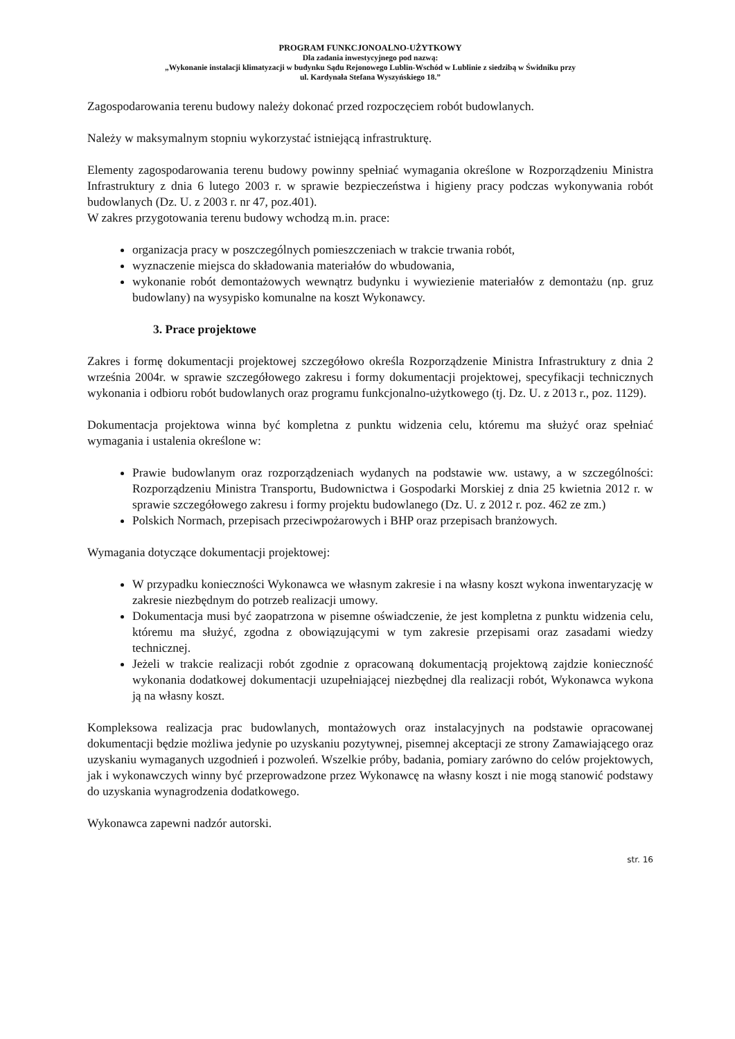PROGRAM FUNKCJONOALNO-UŻYTKOWY
Dla zadania inwestycyjnego pod nazwą:
„Wykonanie instalacji klimatyzacji w budynku Sądu Rejonowego Lublin-Wschód w Lublinie z siedzibą w Świdniku przy
ul. Kardynała Stefana Wyszyńskiego 18.”
Zagospodarowania terenu budowy należy dokonać przed rozpoczęciem robót budowlanych.
Należy w maksymalnym stopniu wykorzystać istniejącą infrastrukturę.
Elementy zagospodarowania terenu budowy powinny spełniać wymagania określone w Rozporządzeniu Ministra Infrastruktury z dnia 6 lutego 2003 r. w sprawie bezpieczeństwa i higieny pracy podczas wykonywania robót budowlanych (Dz. U. z 2003 r. nr 47, poz.401).
W zakres przygotowania terenu budowy wchodzą m.in. prace:
organizacja pracy w poszczególnych pomieszczeniach w trakcie trwania robót,
wyznaczenie miejsca do składowania materiałów do wbudowania,
wykonanie robót demontażowych wewnątrz budynku i wywiezienie materiałów z demontażu (np. gruz budowlany) na wysypisko komunalne na koszt Wykonawcy.
3. Prace projektowe
Zakres i formę dokumentacji projektowej szczegółowo określa Rozporządzenie Ministra Infrastruktury z dnia 2 września 2004r. w sprawie szczegółowego zakresu i formy dokumentacji projektowej, specyfikacji technicznych wykonania i odbioru robót budowlanych oraz programu funkcjonalno-użytkowego (tj. Dz. U. z 2013 r., poz. 1129).
Dokumentacja projektowa winna być kompletna z punktu widzenia celu, któremu ma służyć oraz spełniać wymagania i ustalenia określone w:
Prawie budowlanym oraz rozporządzeniach wydanych na podstawie ww. ustawy, a w szczególności: Rozporządzeniu Ministra Transportu, Budownictwa i Gospodarki Morskiej z dnia 25 kwietnia 2012 r. w sprawie szczegółowego zakresu i formy projektu budowlanego (Dz. U. z 2012 r. poz. 462 ze zm.)
Polskich Normach, przepisach przeciwpożarowych i BHP oraz przepisach branżowych.
Wymagania dotyczące dokumentacji projektowej:
W przypadku konieczności Wykonawca we własnym zakresie i na własny koszt wykona inwentaryzację w zakresie niezbędnym do potrzeb realizacji umowy.
Dokumentacja musi być zaopatrzona w pisemne oświadczenie, że jest kompletna z punktu widzenia celu, któremu ma służyć, zgodna z obowiązującymi w tym zakresie przepisami oraz zasadami wiedzy technicznej.
Jeżeli w trakcie realizacji robót zgodnie z opracowaną dokumentacją projektową zajdzie konieczność wykonania dodatkowej dokumentacji uzupełniającej niezbędnej dla realizacji robót, Wykonawca wykona ją na własny koszt.
Kompleksowa realizacja prac budowlanych, montażowych oraz instalacyjnych na podstawie opracowanej dokumentacji będzie możliwa jedynie po uzyskaniu pozytywnej, pisemnej akceptacji ze strony Zamawiającego oraz uzyskaniu wymaganych uzgodnień i pozwoleń. Wszelkie próby, badania, pomiary zarówno do celów projektowych, jak i wykonawczych winny być przeprowadzone przez Wykonawcę na własny koszt i nie mogą stanowić podstawy do uzyskania wynagrodzenia dodatkowego.
Wykonawca zapewni nadzór autorski.
str. 16